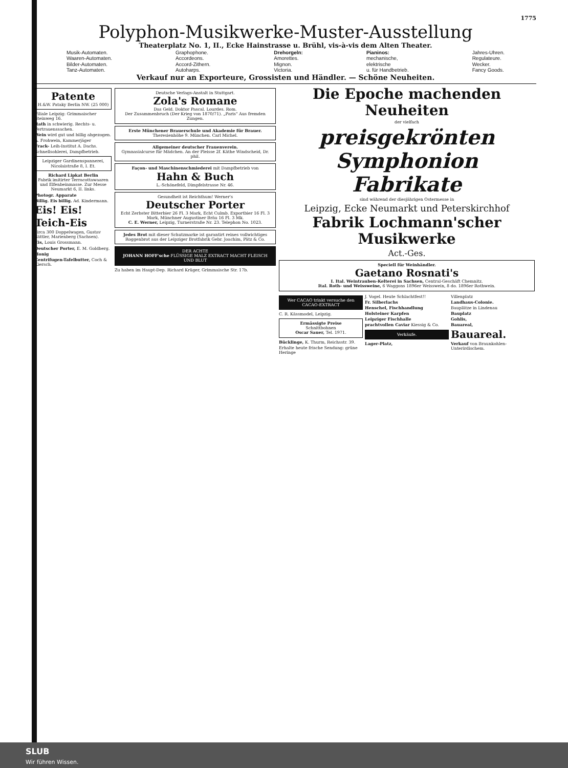1775
Polyphon-Musikwerke-Muster-Ausstellung
Theaterplatz No. 1, II., Ecke Hainstrasse u. Brühl, vis-à-vis dem Alten Theater.
Musik-Automaten.
Waaren-Automaten.
Bilder-Automaten.
Tanz-Automaten.
Graphophone.
Accordeons.
Accord-Zithern.
Autoharps.
Drehorgeln:
Amorettes.
Mignon.
Victoria.
Pianinos:
mechanische,
elektrische
u. für Handbetrieb.
Jahres-Uhren.
Regulateure.
Wecker.
Fancy Goods.
Verkauf nur an Exporteure, Grossisten und Händler. — Schöne Neuheiten.
Patente
H.&W. Pataky Berlin NW. (25 000)
Filiale Leipzig: Grimmaischer Steinweg 16.
Rath in schwierig. Rechts- u. Vertrauenssachen.
Wein wird gut und billig abgezogen.
A. Frohwein, Kammerjäger
Frack- Leih-Institut A. Dachs.
Schnellsohlerei, Dampfbetrieb.
Leipziger Gardinenspannerei, Nicolaistraße 8, I. Et.
Richard Lipkat Berlin
Fabrik imitirter Terracottawaaren und Elfenbeinmasse. Zur Messe Neumarkt 6, II. links.
Photogr. Apparate
Billig. Eis billig. Ad. Kindermann.
Eis! Eis!
Teich-Eis
circa 300 Doppelwagen, Gustav Sättler, Marienberg (Sachsen).
Eis, Louis Grossmann.
Deutscher Porter, E. M. Goldberg.
Honig
Centrifugen-Tafelbutter, Coch & Kiersch.
Deutsche Verlags-Anstalt in Stuttgart.
Zola's Romane
Das Geld. Doktor Pascal. Lourdes. Rom.
Der Zusammenbruch (Der Krieg von 1870/71). „Paris" Aus fremden Zungen.
Erste Münchener Brauerschule und Akademie für Brauer.
Theresienhöhe 9. München. Carl Michel.
Allgemeiner deutscher Frauenverein.
Gymnasialcurse für Mädchen. An der Pleisse 2f. Käthe Windscheid, Dr. phil.
Façon- und Maschinenschmiederei mit Dampfbetrieb von
Hahn & Buch
L.-Schönefeld, Dimpfelstrasse Nr. 46.
Gesundheit ist Reichthum! Werner's
Deutscher Porter
Echt Zerbster Bitterbier 26 Fl. 3 Mark, Echt Culmb. Exportbier 16 Fl. 3 Mark, Münchner Augustiner Bräu 16 Fl. 3 Mk.
C. E. Werner, Leipzig, Turnerstraße Nr. 23. Telephon No. 1023.
Jedes Brot mit dieser Schutzmarke ist garantirt reines vollwichtiges Roggenbrot aus der Leipziger Brotfabrik Gebr. Joachim, Pätz & Co.
DER ACHTE
JOHANN HOFF'sche FLÜSSIGE MALZ EXTRACT MACHT FLEISCH UND BLUT
Zu haben im Haupt-Dep. Richard Krüger, Grimmaische Str. 17b.
Die Epoche machenden Neuheiten
der vielfach
preisgekrönten Symphonion Fabrikate
sind während der diesjährigen Ostermesse in
Leipzig, Ecke Neumarkt und Peterskirchhof
Fabrik Lochmann'scher Musikwerke
Act.-Ges.
Speciell für Weinhändler.
Gaetano Rosnati's
I. Ital. Weintrauben-Kelterei in Sachsen, Central-Geschäft Chemnitz.
Ital. Roth- und Weissweine, 6 Waggons 1896er Weisswein, 8 do. 1896er Rothwein.
Wer CACAO trinkt versuche den CACAO-EXTRACT
C. R. Kässmodel, Leipzig.
Ermässigte Preise
Schnittbohnen
Oscar Sauer, Tel. 1971.
Bücklinge, K. Thurm, Reichsstr. 39.
Erhalte heute frische Sendung: grüne Heringe
J. Vogel. Heute Schlachtfest!!
Fr. Silberlachs
Henschel, Fischhandlung
Holsteiner Karpfen
Leipziger Fischhalle
prachtvollen Caviar Kiessig & Co.
Verkäufe.
Lager-Platz,
Villenplatz
Landhaus-Colonie.
Bauplätze in Lindenau
Bauplatz
Gohlis,
Bauareal,
Bauareal.
Verkauf von Braunkohlen-Unterirdischem.
SLUB
Wir führen Wissen.